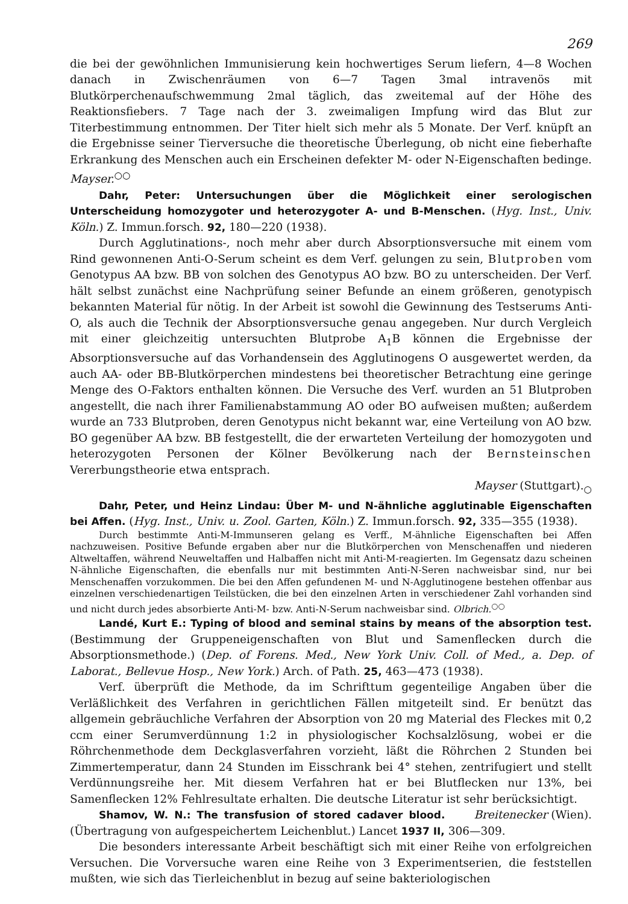269
die bei der gewöhnlichen Immunisierung kein hochwertiges Serum liefern, 4—8 Wochen danach in Zwischenräumen von 6—7 Tagen 3mal intravenös mit Blutkörperchenaufschwemmung 2mal täglich, das zweitemal auf der Höhe des Reaktionsfiebers. 7 Tage nach der 3. zweimaligen Impfung wird das Blut zur Titerbestimmung entnommen. Der Titer hielt sich mehr als 5 Monate. Der Verf. knüpft an die Ergebnisse seiner Tierversuche die theoretische Überlegung, ob nicht eine fieberhafte Erkrankung des Menschen auch ein Erscheinen defekter M- oder N-Eigenschaften bedinge. Mayser.<sup>○○</sup>
Dahr, Peter: Untersuchungen über die Möglichkeit einer serologischen Unterscheidung homozygoter und heterozygoter A- und B-Menschen. (Hyg. Inst., Univ. Köln.) Z. Immun.forsch. 92, 180—220 (1938).
Durch Agglutinations-, noch mehr aber durch Absorptionsversuche mit einem vom Rind gewonnenen Anti-O-Serum scheint es dem Verf. gelungen zu sein, Blutproben vom Genotypus AA bzw. BB von solchen des Genotypus AO bzw. BO zu unterscheiden. Der Verf. hält selbst zunächst eine Nachprüfung seiner Befunde an einem größeren, genotypisch bekannten Material für nötig. In der Arbeit ist sowohl die Gewinnung des Testserums Anti-O, als auch die Technik der Absorptionsversuche genau angegeben. Nur durch Vergleich mit einer gleichzeitig untersuchten Blutprobe A<sub>1</sub>B können die Ergebnisse der Absorptionsversuche auf das Vorhandensein des Agglutinogens O ausgewertet werden, da auch AA- oder BB-Blutkörperchen mindestens bei theoretischer Betrachtung eine geringe Menge des O-Faktors enthalten können. Die Versuche des Verf. wurden an 51 Blutproben angestellt, die nach ihrer Familienabstammung AO oder BO aufweisen mußten; außerdem wurde an 733 Blutproben, deren Genotypus nicht bekannt war, eine Verteilung von AO bzw. BO gegenüber AA bzw. BB festgestellt, die der erwarteten Verteilung der homozygoten und heterozygoten Personen der Kölner Bevölkerung nach der Bernsteinschen Vererbungstheorie etwa entsprach.
Mayser (Stuttgart).<sub>○</sub>
Dahr, Peter, und Heinz Lindau: Über M- und N-ähnliche agglutinable Eigenschaften bei Affen. (Hyg. Inst., Univ. u. Zool. Garten, Köln.) Z. Immun.forsch. 92, 335—355 (1938).
Durch bestimmte Anti-M-Immunseren gelang es Verff., M-ähnliche Eigenschaften bei Affen nachzuweisen. Positive Befunde ergaben aber nur die Blutkörperchen von Menschenaffen und niederen Altweltaffen, während Neuweltaffen und Halbaffen nicht mit Anti-M-reagierten. Im Gegensatz dazu scheinen N-ähnliche Eigenschaften, die ebenfalls nur mit bestimmten Anti-N-Seren nachweisbar sind, nur bei Menschenaffen vorzukommen. Die bei den Affen gefundenen M- und N-Agglutinogene bestehen offenbar aus einzelnen verschiedenartigen Teilstücken, die bei den einzelnen Arten in verschiedener Zahl vorhanden sind und nicht durch jedes absorbierte Anti-M- bzw. Anti-N-Serum nachweisbar sind. Olbrich.<sup>○○</sup>
Landé, Kurt E.: Typing of blood and seminal stains by means of the absorption test. (Bestimmung der Gruppeneigenschaften von Blut und Samenflecken durch die Absorptionsmethode.) (Dep. of Forens. Med., New York Univ. Coll. of Med., a. Dep. of Laborat., Bellevue Hosp., New York.) Arch. of Path. 25, 463—473 (1938).
Verf. überprüft die Methode, da im Schrifttum gegenteilige Angaben über die Verläßlichkeit des Verfahren in gerichtlichen Fällen mitgeteilt sind. Er benützt das allgemein gebräuchliche Verfahren der Absorption von 20 mg Material des Fleckes mit 0,2 ccm einer Serumverdünnung 1:2 in physiologischer Kochsalzlösung, wobei er die Röhrchenmethode dem Deckglasverfahren vorzieht, läßt die Röhrchen 2 Stunden bei Zimmertemperatur, dann 24 Stunden im Eisschrank bei 4° stehen, zentrifugiert und stellt Verdünnungsreihe her. Mit diesem Verfahren hat er bei Blutflecken nur 13%, bei Samenflecken 12% Fehlresultate erhalten. Die deutsche Literatur ist sehr berücksichtigt. Breitenecker (Wien).
Shamov, W. N.: The transfusion of stored cadaver blood. (Übertragung von aufgespeichertem Leichenblut.) Lancet 1937 II, 306—309.
Die besonders interessante Arbeit beschäftigt sich mit einer Reihe von erfolgreichen Versuchen. Die Vorversuche waren eine Reihe von 3 Experimentserien, die feststellen mußten, wie sich das Tierleichenblut in bezug auf seine bakteriologischen